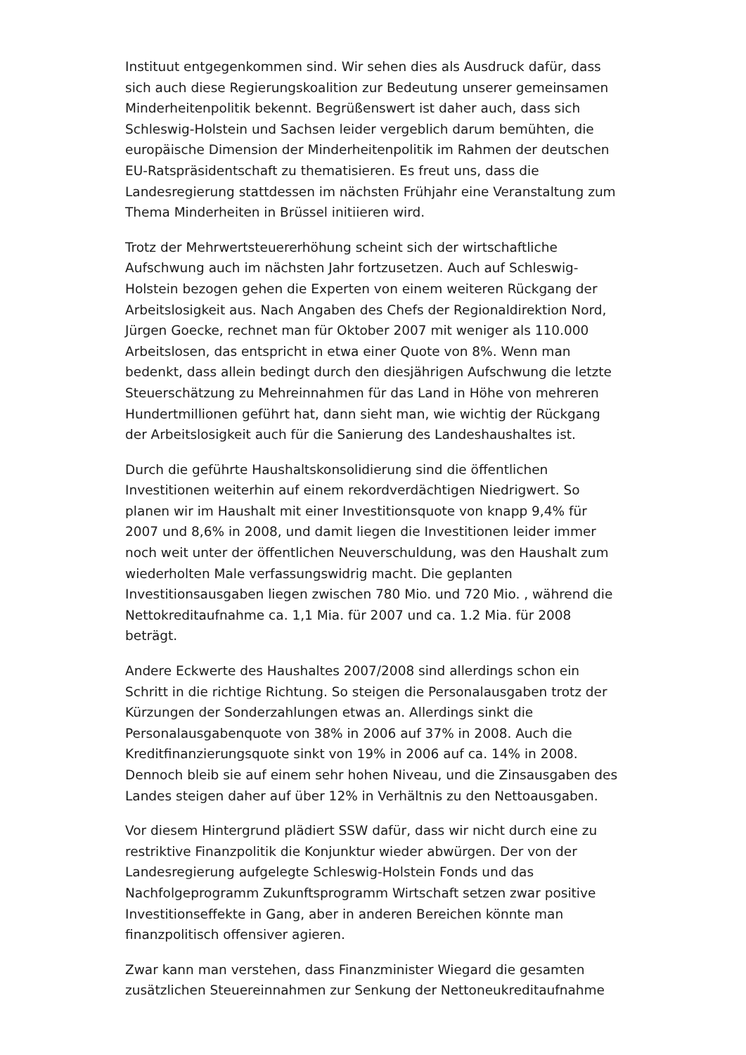Instituut entgegenkommen sind. Wir sehen dies als Ausdruck dafür, dass sich auch diese Regierungskoalition zur Bedeutung unserer gemeinsamen Minderheitenpolitik bekennt. Begrüßenswert ist daher auch, dass sich Schleswig-Holstein und Sachsen leider vergeblich darum bemühten, die europäische Dimension der Minderheitenpolitik im Rahmen der deutschen EU-Ratspräsidentschaft zu thematisieren. Es freut uns, dass die Landesregierung stattdessen im nächsten Frühjahr eine Veranstaltung zum Thema Minderheiten in Brüssel initiieren wird.
Trotz der Mehrwertsteuererhöhung scheint sich der wirtschaftliche Aufschwung auch im nächsten Jahr fortzusetzen. Auch auf Schleswig-Holstein bezogen gehen die Experten von einem weiteren Rückgang der Arbeitslosigkeit aus. Nach Angaben des Chefs der Regionaldirektion Nord, Jürgen Goecke, rechnet man für Oktober 2007 mit weniger als 110.000 Arbeitslosen, das entspricht in etwa einer Quote von 8%. Wenn man bedenkt, dass allein bedingt durch den diesjährigen Aufschwung die letzte Steuerschätzung zu Mehreinnahmen für das Land in Höhe von mehreren Hundertmillionen geführt hat, dann sieht man, wie wichtig der Rückgang der Arbeitslosigkeit auch für die Sanierung des Landeshaushaltes ist.
Durch die geführte Haushaltskonsolidierung sind die öffentlichen Investitionen weiterhin auf einem rekordverdächtigen Niedrigwert. So planen wir im Haushalt mit einer Investitionsquote von knapp 9,4% für 2007 und 8,6% in 2008, und damit liegen die Investitionen leider immer noch weit unter der öffentlichen Neuverschuldung, was den Haushalt zum wiederholten Male verfassungswidrig macht. Die geplanten Investitionsausgaben liegen zwischen 780 Mio. und 720 Mio. , während die Nettokreditaufnahme ca. 1,1 Mia. für 2007 und ca. 1.2 Mia. für 2008 beträgt.
Andere Eckwerte des Haushaltes 2007/2008 sind allerdings schon ein Schritt in die richtige Richtung. So steigen die Personalausgaben trotz der Kürzungen der Sonderzahlungen etwas an. Allerdings sinkt die Personalausgabenquote von 38% in 2006 auf 37% in 2008. Auch die Kreditfinanzierungsquote sinkt von 19% in 2006 auf ca. 14% in 2008. Dennoch bleib sie auf einem sehr hohen Niveau, und die Zinsausgaben des Landes steigen daher auf über 12% in Verhältnis zu den Nettoausgaben.
Vor diesem Hintergrund plädiert SSW dafür, dass wir nicht durch eine zu restriktive Finanzpolitik die Konjunktur wieder abwürgen. Der von der Landesregierung aufgelegte Schleswig-Holstein Fonds und das Nachfolgeprogramm Zukunftsprogramm Wirtschaft setzen zwar positive Investitionseffekte in Gang, aber in anderen Bereichen könnte man finanzpolitisch offensiver agieren.
Zwar kann man verstehen, dass Finanzminister Wiegard die gesamten zusätzlichen Steuereinnahmen zur Senkung der Nettoneukreditaufnahme